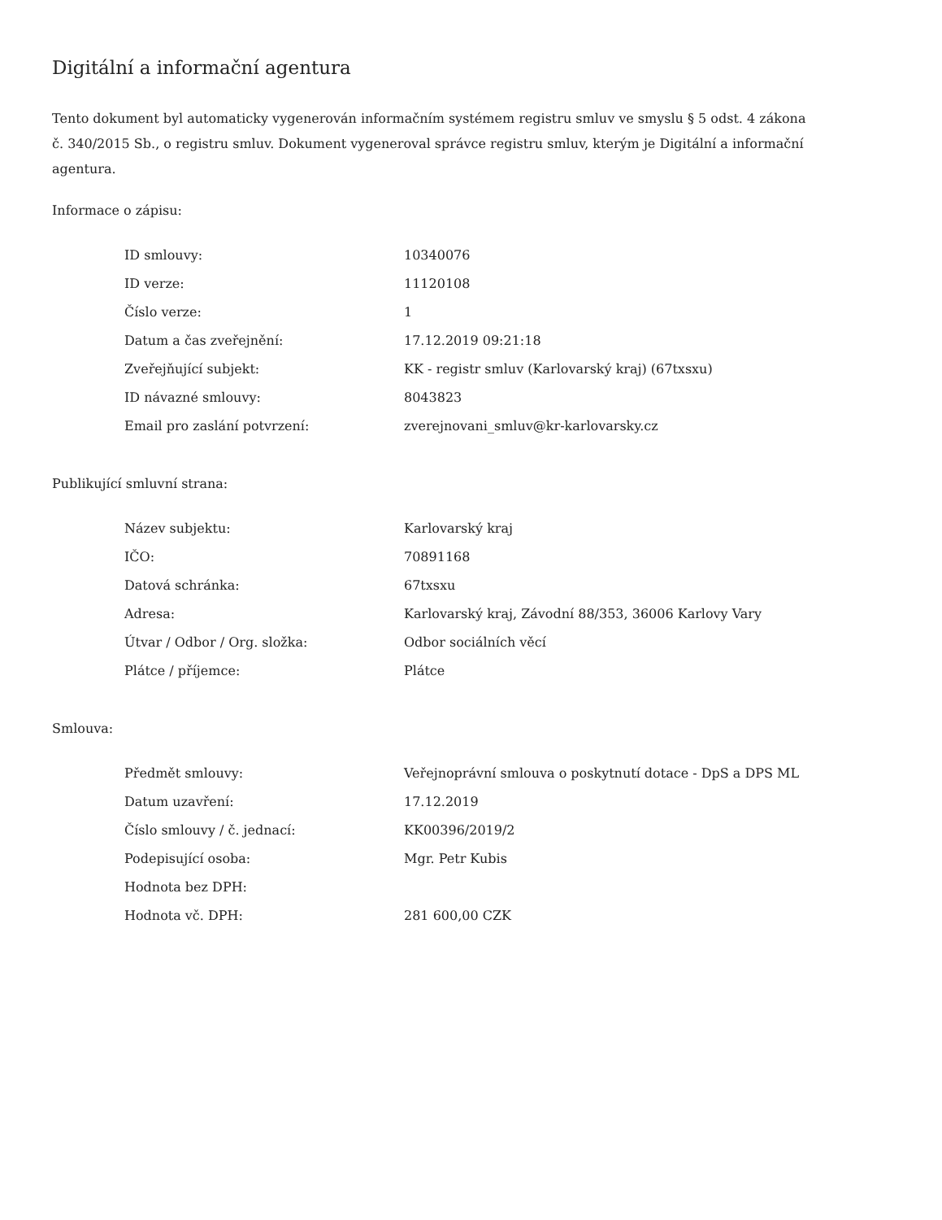Digitální a informační agentura
Tento dokument byl automaticky vygenerován informačním systémem registru smluv ve smyslu § 5 odst. 4 zákona
č. 340/2015 Sb., o registru smluv. Dokument vygeneroval správce registru smluv, kterým je Digitální a informační agentura.
Informace o zápisu:
| ID smlouvy: | 10340076 |
| ID verze: | 11120108 |
| Číslo verze: | 1 |
| Datum a čas zveřejnění: | 17.12.2019 09:21:18 |
| Zveřejňující subjekt: | KK - registr smluv (Karlovarský kraj) (67txsxu) |
| ID návazné smlouvy: | 8043823 |
| Email pro zaslání potvrzení: | zverejnovani_smluv@kr-karlovarsky.cz |
Publikující smluvní strana:
| Název subjektu: | Karlovarský kraj |
| IČO: | 70891168 |
| Datová schránka: | 67txsxu |
| Adresa: | Karlovarský kraj, Závodní 88/353, 36006 Karlovy Vary |
| Útvar / Odbor / Org. složka: | Odbor sociálních věcí |
| Plátce / příjemce: | Plátce |
Smlouva:
| Předmět smlouvy: | Veřejnoprávní smlouva o poskytnutí dotace - DpS a DPS ML |
| Datum uzavření: | 17.12.2019 |
| Číslo smlouvy / č. jednací: | KK00396/2019/2 |
| Podepisující osoba: | Mgr. Petr Kubis |
| Hodnota bez DPH: | |
| Hodnota vč. DPH: | 281 600,00 CZK |